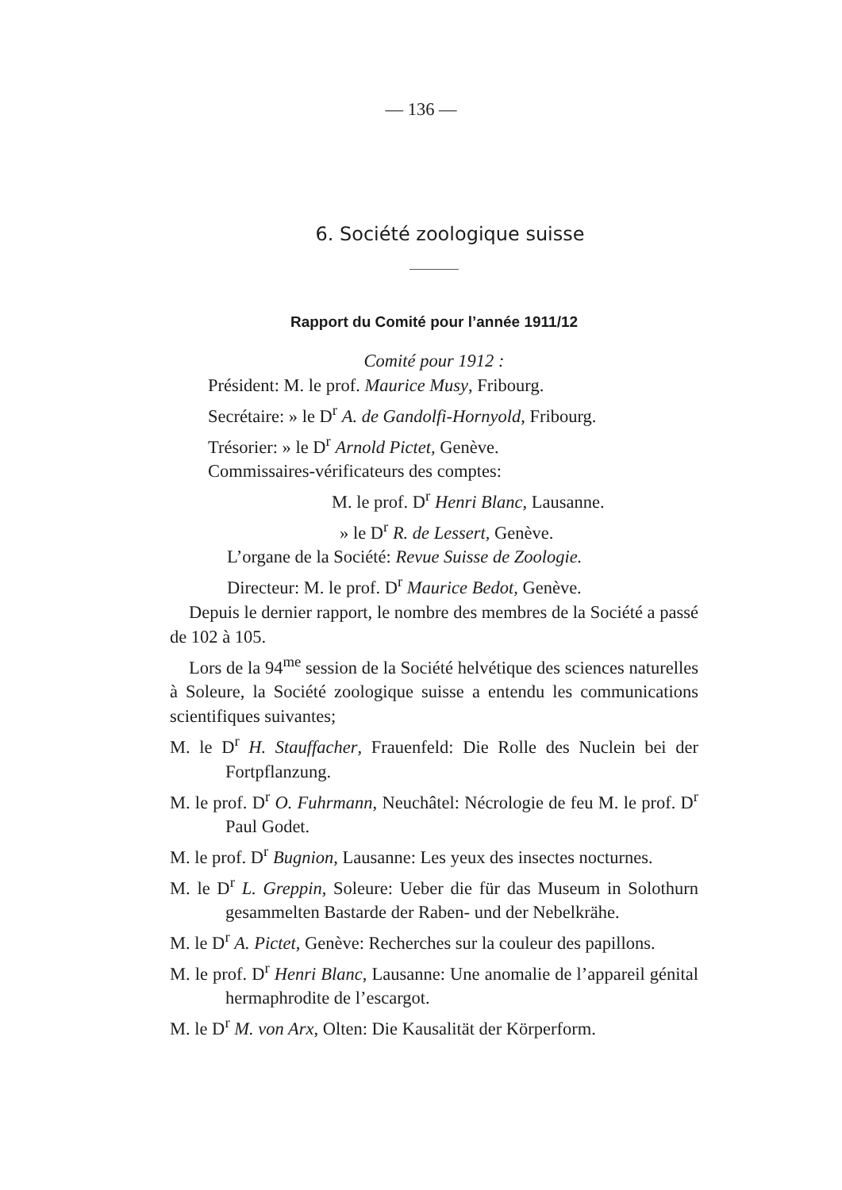— 136 —
6. Société zoologique suisse
Rapport du Comité pour l’année 1911/12
Comité pour 1912 :
Président: M. le prof. Maurice Musy, Fribourg.
Secrétaire: » le D<sup>r</sup> A. de Gandolfi-Hornyold, Fribourg.
Trésorier: » le D<sup>r</sup> Arnold Pictet, Genève.
Commissaires-vérificateurs des comptes:
M. le prof. D<sup>r</sup> Henri Blanc, Lausanne.
» le D<sup>r</sup> R. de Lessert, Genève.
L’organe de la Société: Revue Suisse de Zoologie.
Directeur: M. le prof. D<sup>r</sup> Maurice Bedot, Genève.
Depuis le dernier rapport, le nombre des membres de la Société a passé de 102 à 105.
Lors de la 94<sup>me</sup> session de la Société helvétique des sciences naturelles à Soleure, la Société zoologique suisse a entendu les communications scientifiques suivantes;
M. le D<sup>r</sup> H. Stauffacher, Frauenfeld: Die Rolle des Nuclein bei der Fortpflanzung.
M. le prof. D<sup>r</sup> O. Fuhrmann, Neuchâtel: Nécrologie de feu M. le prof. D<sup>r</sup> Paul Godet.
M. le prof. D<sup>r</sup> Bugnion, Lausanne: Les yeux des insectes nocturnes.
M. le D<sup>r</sup> L. Greppin, Soleure: Ueber die für das Museum in Solothurn gesammelten Bastarde der Raben- und der Nebelkrähe.
M. le D<sup>r</sup> A. Pictet, Genève: Recherches sur la couleur des papillons.
M. le prof. D<sup>r</sup> Henri Blanc, Lausanne: Une anomalie de l’appareil génital hermaphrodite de l’escargot.
M. le D<sup>r</sup> M. von Arx, Olten: Die Kausalität der Körperform.